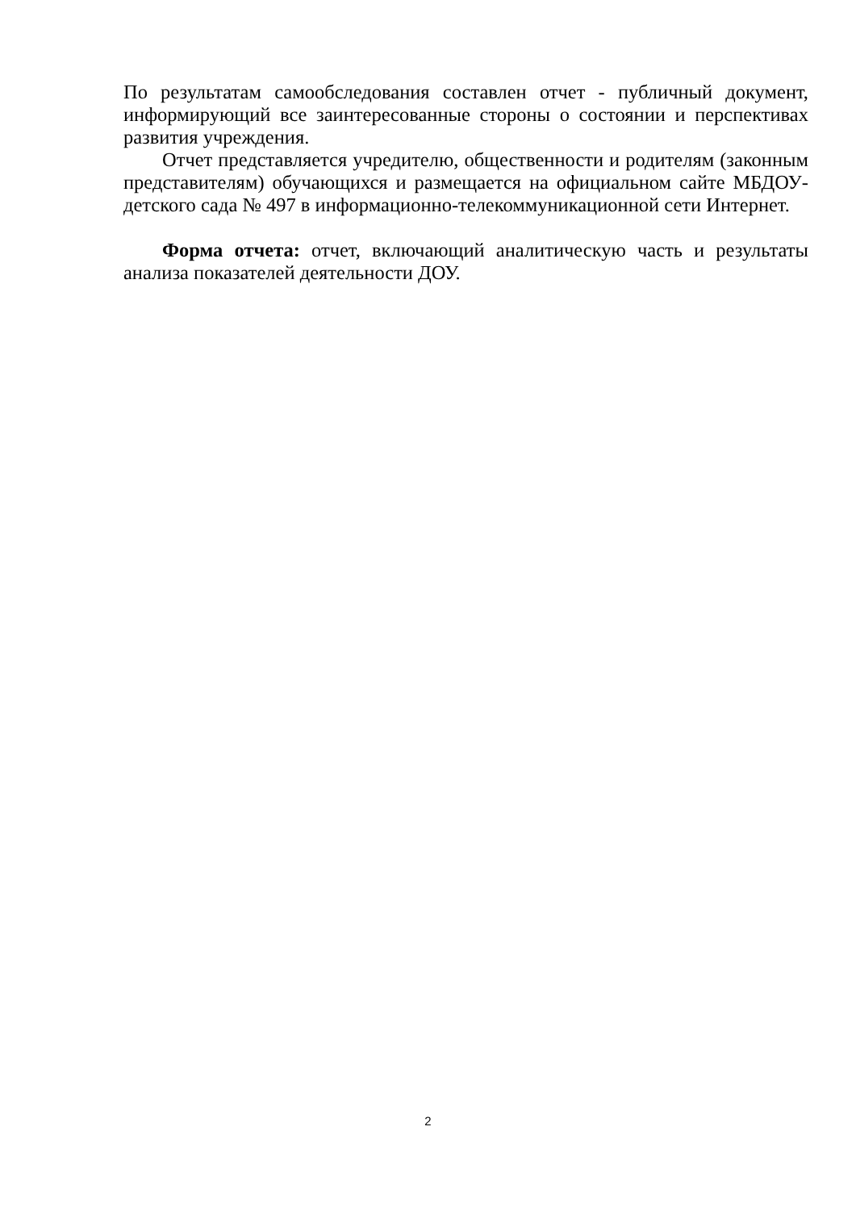По результатам самообследования составлен отчет - публичный документ, информирующий все заинтересованные стороны о состоянии и перспективах развития учреждения.
Отчет представляется учредителю, общественности и родителям (законным представителям) обучающихся и размещается на официальном сайте МБДОУ-детского сада № 497 в информационно-телекоммуникационной сети Интернет.
Форма отчета: отчет, включающий аналитическую часть и результаты анализа показателей деятельности ДОУ.
2